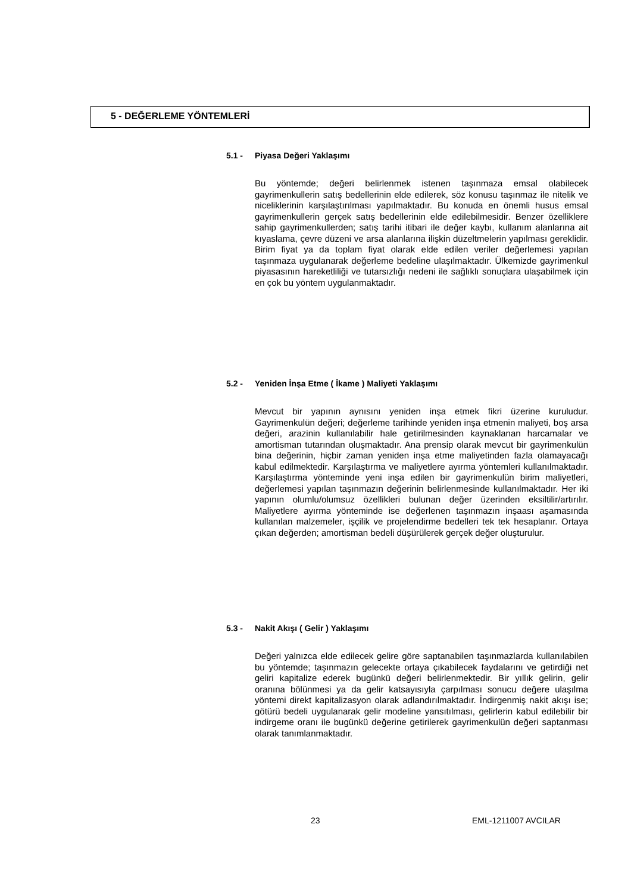5 - DEĞERLEME YÖNTEMLERİ
5.1 - Piyasa Değeri Yaklaşımı
Bu yöntemde; değeri belirlenmek istenen taşınmaza emsal olabilecek gayrimenkullerin satış bedellerinin elde edilerek, söz konusu taşınmaz ile nitelik ve niceliklerinin karşılaştırılması yapılmaktadır. Bu konuda en önemli husus emsal gayrimenkullerin gerçek satış bedellerinin elde edilebilmesidir. Benzer özelliklere sahip gayrimenkullerden; satış tarihi itibari ile değer kaybı, kullanım alanlarına ait kıyaslama, çevre düzeni ve arsa alanlarına ilişkin düzeltmelerin yapılması gereklidir. Birim fiyat ya da toplam fiyat olarak elde edilen veriler değerlemesi yapılan taşınmaza uygulanarak değerleme bedeline ulaşılmaktadır. Ülkemizde gayrimenkul piyasasının hareketliliği ve tutarsızlığı nedeni ile sağlıklı sonuçlara ulaşabilmek için en çok bu yöntem uygulanmaktadır.
5.2 - Yeniden İnşa Etme ( İkame ) Maliyeti Yaklaşımı
Mevcut bir yapının aynısını yeniden inşa etmek fikri üzerine kuruludur. Gayrimenkulün değeri; değerleme tarihinde yeniden inşa etmenin maliyeti, boş arsa değeri, arazinin kullanılabilir hale getirilmesinden kaynaklanan harcamalar ve amortisman tutarından oluşmaktadır. Ana prensip olarak mevcut bir gayrimenkulün bina değerinin, hiçbir zaman yeniden inşa etme maliyetinden fazla olamayacağı kabul edilmektedir. Karşılaştırma ve maliyetlere ayırma yöntemleri kullanılmaktadır. Karşılaştırma yönteminde yeni inşa edilen bir gayrimenkulün birim maliyetleri, değerlemesi yapılan taşınmazın değerinin belirlenmesinde kullanılmaktadır. Her iki yapının olumlu/olumsuz özellikleri bulunan değer üzerinden eksiltilir/artırılır. Maliyetlere ayırma yönteminde ise değerlenen taşınmazın inşaası aşamasında kullanılan malzemeler, işçilik ve projelendirme bedelleri tek tek hesaplanır. Ortaya çıkan değerden; amortisman bedeli düşürülerek gerçek değer oluşturulur.
5.3 - Nakit Akışı ( Gelir ) Yaklaşımı
Değeri yalnızca elde edilecek gelire göre saptanabilen taşınmazlarda kullanılabilen bu yöntemde; taşınmazın gelecekte ortaya çıkabilecek faydalarını ve getirdiği net geliri kapitalize ederek bugünkü değeri belirlenmektedir. Bir yıllık gelirin, gelir oranına bölünmesi ya da gelir katsayısıyla çarpılması sonucu değere ulaşılma yöntemi direkt kapitalizasyon olarak adlandırılmaktadır. İndirgenmiş nakit akışı ise; götürü bedeli uygulanarak gelir modeline yansıtılması, gelirlerin kabul edilebilir bir indirgeme oranı ile bugünkü değerine getirilerek gayrimenkulün değeri saptanması olarak tanımlanmaktadır.
23 EML-1211007 AVCILAR